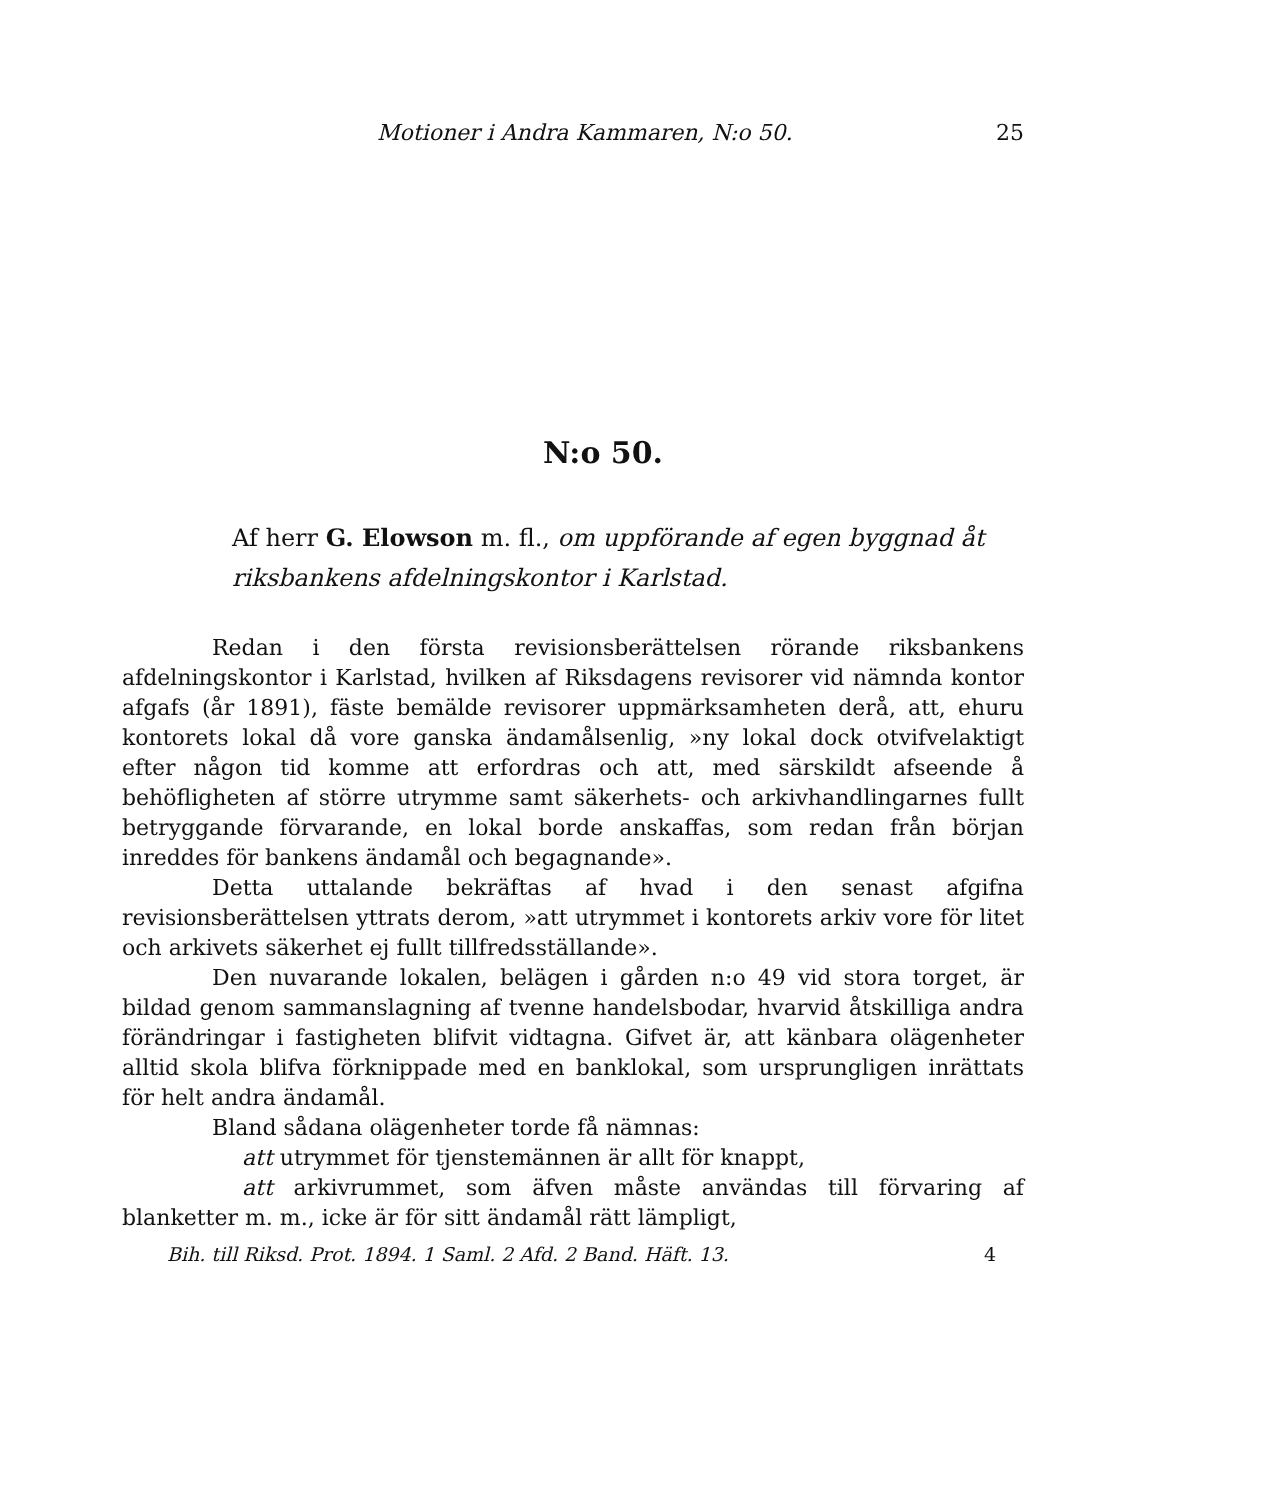Motioner i Andra Kammaren, N:o 50. 25
N:o 50.
Af herr G. Elowson m. fl., om uppförande af egen byggnad åt riksbankens afdelningskontor i Karlstad.
Redan i den första revisionsberättelsen rörande riksbankens afdelningskontor i Karlstad, hvilken af Riksdagens revisorer vid nämnda kontor afgafs (år 1891), fäste bemälde revisorer uppmärksamheten derå, att, ehuru kontorets lokal då vore ganska ändamålsenlig, »ny lokal dock otvifvelaktigt efter någon tid komme att erfordras och att, med särskildt afseende å behöfligheten af större utrymme samt säkerhets- och arkivhandlingarnes fullt betryggande förvarande, en lokal borde anskaffas, som redan från början inreddes för bankens ändamål och begagnande».
Detta uttalande bekräftas af hvad i den senast afgifna revisionsberättelsen yttrats derom, »att utrymmet i kontorets arkiv vore för litet och arkivets säkerhet ej fullt tillfredsställande».
Den nuvarande lokalen, belägen i gården n:o 49 vid stora torget, är bildad genom sammanslagning af tvenne handelsbodar, hvarvid åtskilliga andra förändringar i fastigheten blifvit vidtagna. Gifvet är, att känbara olägenheter alltid skola blifva förknippade med en banklokal, som ursprungligen inrättats för helt andra ändamål.
Bland sådana olägenheter torde få nämnas:
att utrymmet för tjenstemännen är allt för knappt,
att arkivrummet, som äfven måste användas till förvaring af blanketter m. m., icke är för sitt ändamål rätt lämpligt,
Bih. till Riksd. Prot. 1894. 1 Saml. 2 Afd. 2 Band. Häft. 13. 4